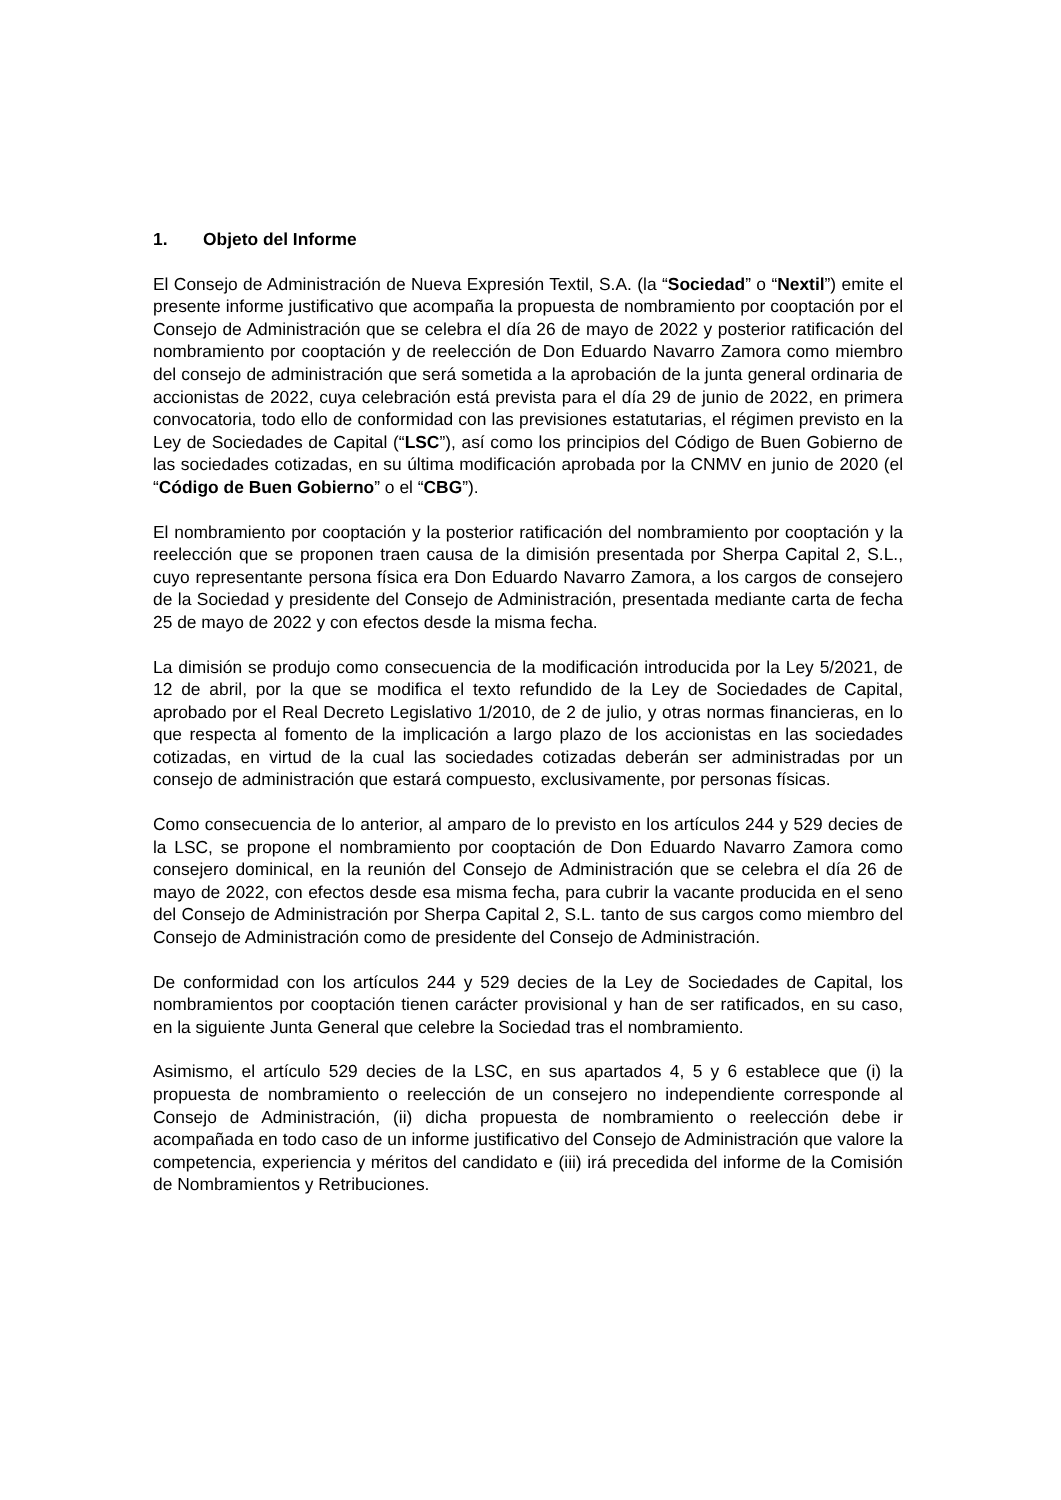1. Objeto del Informe
El Consejo de Administración de Nueva Expresión Textil, S.A. (la “Sociedad” o “Nextil”) emite el presente informe justificativo que acompaña la propuesta de nombramiento por cooptación por el Consejo de Administración que se celebra el día 26 de mayo de 2022 y posterior ratificación del nombramiento por cooptación y de reelección de Don Eduardo Navarro Zamora como miembro del consejo de administración que será sometida a la aprobación de la junta general ordinaria de accionistas de 2022, cuya celebración está prevista para el día 29 de junio de 2022, en primera convocatoria, todo ello de conformidad con las previsiones estatutarias, el régimen previsto en la Ley de Sociedades de Capital (“LSC”), así como los principios del Código de Buen Gobierno de las sociedades cotizadas, en su última modificación aprobada por la CNMV en junio de 2020 (el “Código de Buen Gobierno” o el “CBG”).
El nombramiento por cooptación y la posterior ratificación del nombramiento por cooptación y la reelección que se proponen traen causa de la dimisión presentada por Sherpa Capital 2, S.L., cuyo representante persona física era Don Eduardo Navarro Zamora, a los cargos de consejero de la Sociedad y presidente del Consejo de Administración, presentada mediante carta de fecha 25 de mayo de 2022 y con efectos desde la misma fecha.
La dimisión se produjo como consecuencia de la modificación introducida por la Ley 5/2021, de 12 de abril, por la que se modifica el texto refundido de la Ley de Sociedades de Capital, aprobado por el Real Decreto Legislativo 1/2010, de 2 de julio, y otras normas financieras, en lo que respecta al fomento de la implicación a largo plazo de los accionistas en las sociedades cotizadas, en virtud de la cual las sociedades cotizadas deberán ser administradas por un consejo de administración que estará compuesto, exclusivamente, por personas físicas.
Como consecuencia de lo anterior, al amparo de lo previsto en los artículos 244 y 529 decies de la LSC, se propone el nombramiento por cooptación de Don Eduardo Navarro Zamora como consejero dominical, en la reunión del Consejo de Administración que se celebra el día 26 de mayo de 2022, con efectos desde esa misma fecha, para cubrir la vacante producida en el seno del Consejo de Administración por Sherpa Capital 2, S.L. tanto de sus cargos como miembro del Consejo de Administración como de presidente del Consejo de Administración.
De conformidad con los artículos 244 y 529 decies de la Ley de Sociedades de Capital, los nombramientos por cooptación tienen carácter provisional y han de ser ratificados, en su caso, en la siguiente Junta General que celebre la Sociedad tras el nombramiento.
Asimismo, el artículo 529 decies de la LSC, en sus apartados 4, 5 y 6 establece que (i) la propuesta de nombramiento o reelección de un consejero no independiente corresponde al Consejo de Administración, (ii) dicha propuesta de nombramiento o reelección debe ir acompañada en todo caso de un informe justificativo del Consejo de Administración que valore la competencia, experiencia y méritos del candidato e (iii) irá precedida del informe de la Comisión de Nombramientos y Retribuciones.